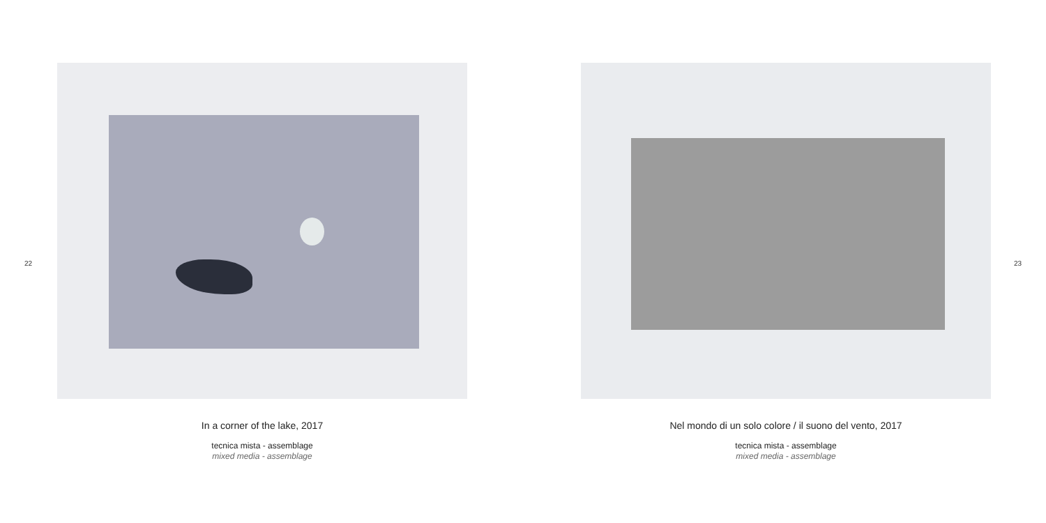22
In a corner of the lake, 2017
tecnica mista - assemblage
mixed media - assemblage
Nel mondo di un solo colore / il suono del vento, 2017
tecnica mista - assemblage
mixed media - assemblage
23